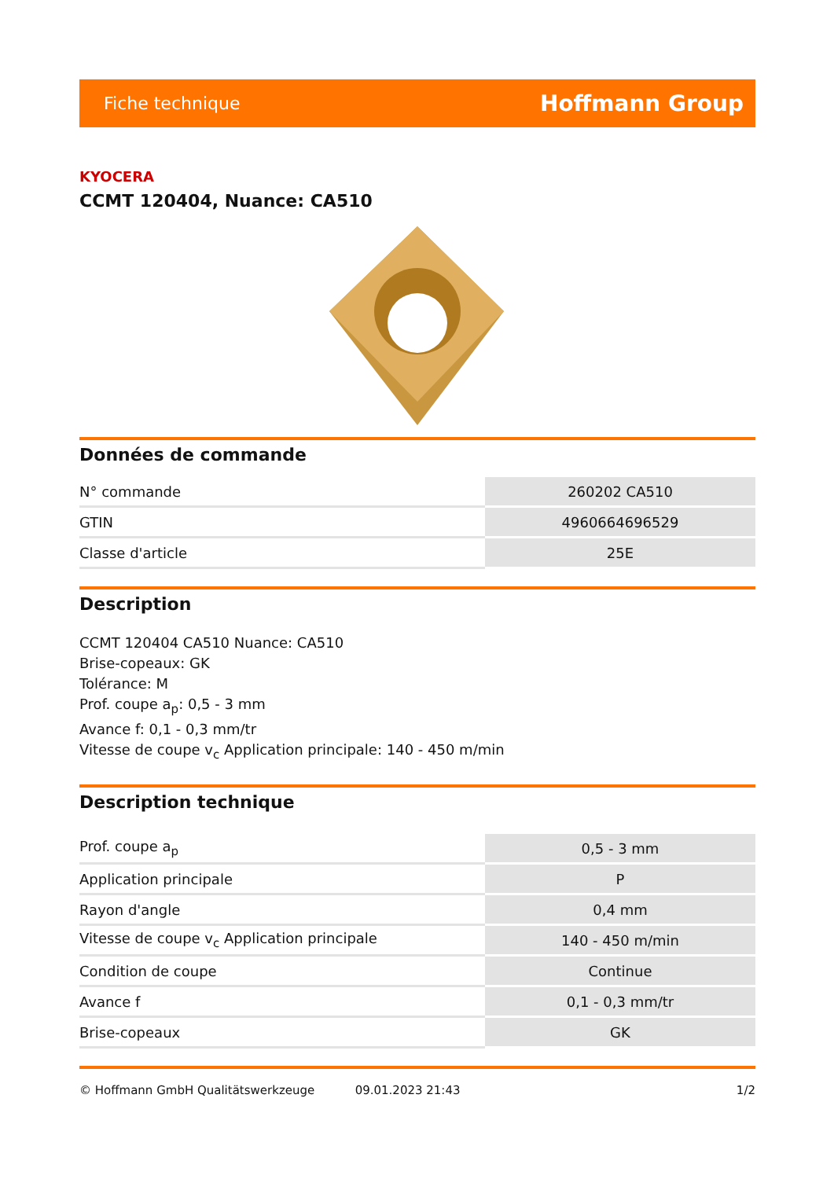Fiche technique Hoffmann Group
KYOCERA
CCMT 120404, Nuance: CA510
Données de commande
| N° commande | 260202 CA510 |
| GTIN | 4960664696529 |
| Classe d'article | 25E |
Description
CCMT 120404 CA510 Nuance: CA510
Brise-copeaux: GK
Tolérance: M
Prof. coupe a<sub>p</sub>: 0,5 - 3 mm
Avance f: 0,1 - 0,3 mm/tr
Vitesse de coupe v<sub>c</sub> Application principale: 140 - 450 m/min
Description technique
| Prof. coupe a<sub>p</sub> | 0,5 - 3 mm |
| Application principale | P |
| Rayon d'angle | 0,4 mm |
| Vitesse de coupe v<sub>c</sub> Application principale | 140 - 450 m/min |
| Condition de coupe | Continue |
| Avance f | 0,1 - 0,3 mm/tr |
| Brise-copeaux | GK |
© Hoffmann GmbH Qualitätswerkzeuge 09.01.2023 21:43 1/2